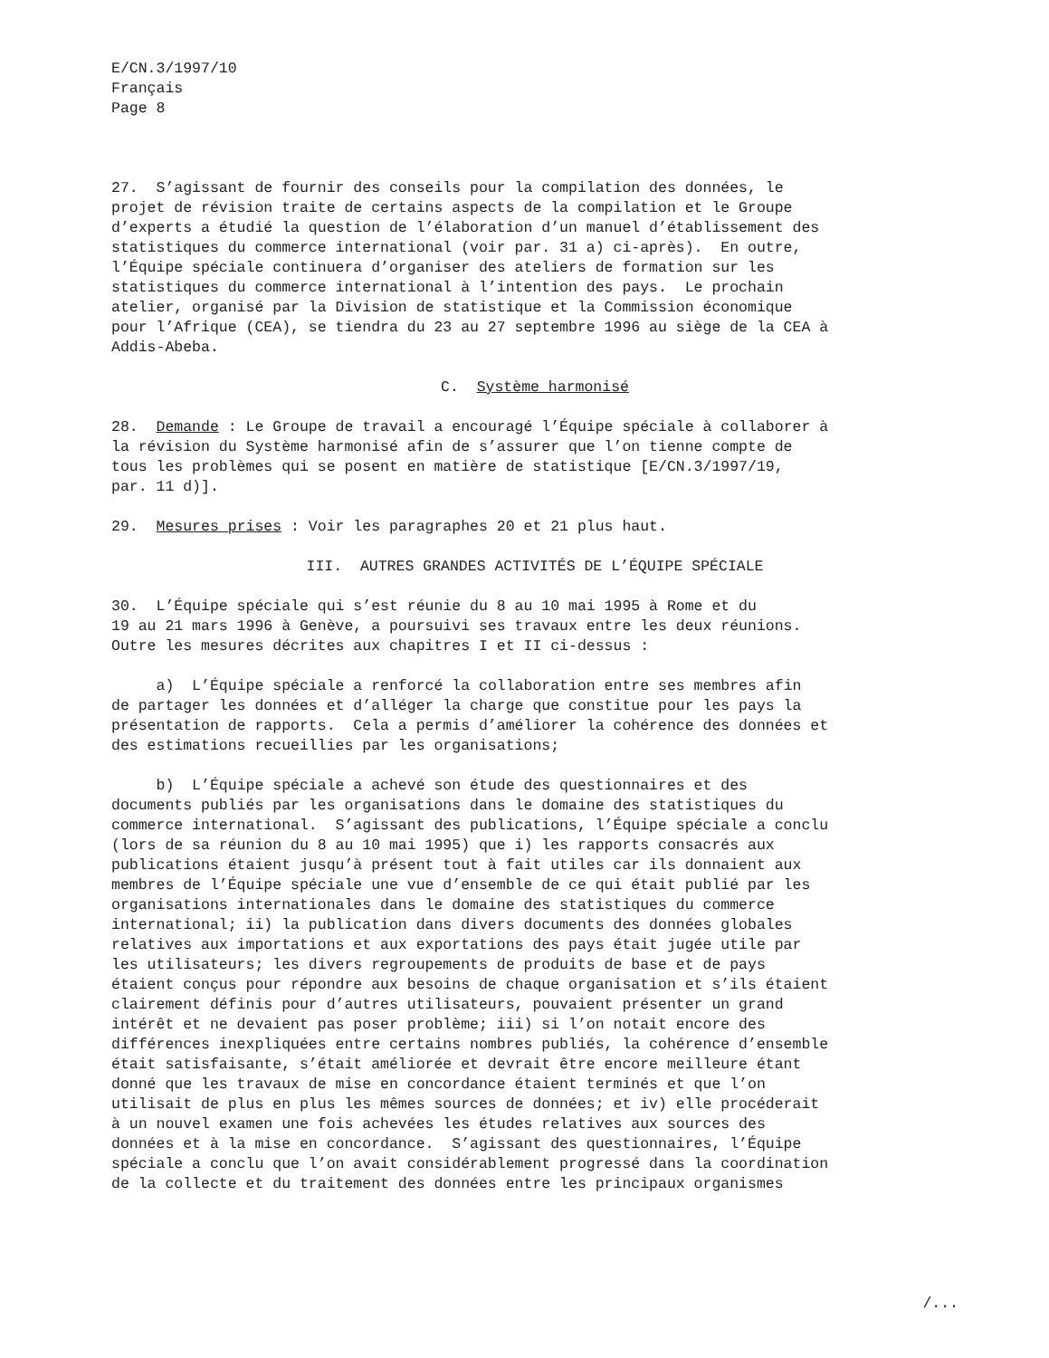E/CN.3/1997/10 Français Page 8
27. S’agissant de fournir des conseils pour la compilation des données, le projet de révision traite de certains aspects de la compilation et le Groupe d’experts a étudié la question de l’élaboration d’un manuel d’établissement des statistiques du commerce international (voir par. 31 a) ci-après). En outre, l’Équipe spéciale continuera d’organiser des ateliers de formation sur les statistiques du commerce international à l’intention des pays. Le prochain atelier, organisé par la Division de statistique et la Commission économique pour l’Afrique (CEA), se tiendra du 23 au 27 septembre 1996 au siège de la CEA à Addis-Abeba.
C. Système harmonisé
28. Demande : Le Groupe de travail a encouragé l’Équipe spéciale à collaborer à la révision du Système harmonisé afin de s’assurer que l’on tienne compte de tous les problèmes qui se posent en matière de statistique [E/CN.3/1997/19, par. 11 d)].
29. Mesures prises : Voir les paragraphes 20 et 21 plus haut.
III. AUTRES GRANDES ACTIVITÉS DE L’ÉQUIPE SPÉCIALE
30. L’Équipe spéciale qui s’est réunie du 8 au 10 mai 1995 à Rome et du 19 au 21 mars 1996 à Genève, a poursuivi ses travaux entre les deux réunions. Outre les mesures décrites aux chapitres I et II ci-dessus :
a) L’Équipe spéciale a renforcé la collaboration entre ses membres afin de partager les données et d’alléger la charge que constitue pour les pays la présentation de rapports. Cela a permis d’améliorer la cohérence des données et des estimations recueillies par les organisations;
b) L’Équipe spéciale a achevé son étude des questionnaires et des documents publiés par les organisations dans le domaine des statistiques du commerce international. S’agissant des publications, l’Équipe spéciale a conclu (lors de sa réunion du 8 au 10 mai 1995) que i) les rapports consacrés aux publications étaient jusqu’à présent tout à fait utiles car ils donnaient aux membres de l’Équipe spéciale une vue d’ensemble de ce qui était publié par les organisations internationales dans le domaine des statistiques du commerce international; ii) la publication dans divers documents des données globales relatives aux importations et aux exportations des pays était jugée utile par les utilisateurs; les divers regroupements de produits de base et de pays étaient conçus pour répondre aux besoins de chaque organisation et s’ils étaient clairement définis pour d’autres utilisateurs, pouvaient présenter un grand intérêt et ne devaient pas poser problème; iii) si l’on notait encore des différences inexpliquées entre certains nombres publiés, la cohérence d’ensemble était satisfaisante, s’était améliorée et devrait être encore meilleure étant donné que les travaux de mise en concordance étaient terminés et que l’on utilisait de plus en plus les mêmes sources de données; et iv) elle procéderait à un nouvel examen une fois achevées les études relatives aux sources des données et à la mise en concordance. S’agissant des questionnaires, l’Équipe spéciale a conclu que l’on avait considérablement progressé dans la coordination de la collecte et du traitement des données entre les principaux organismes
/...